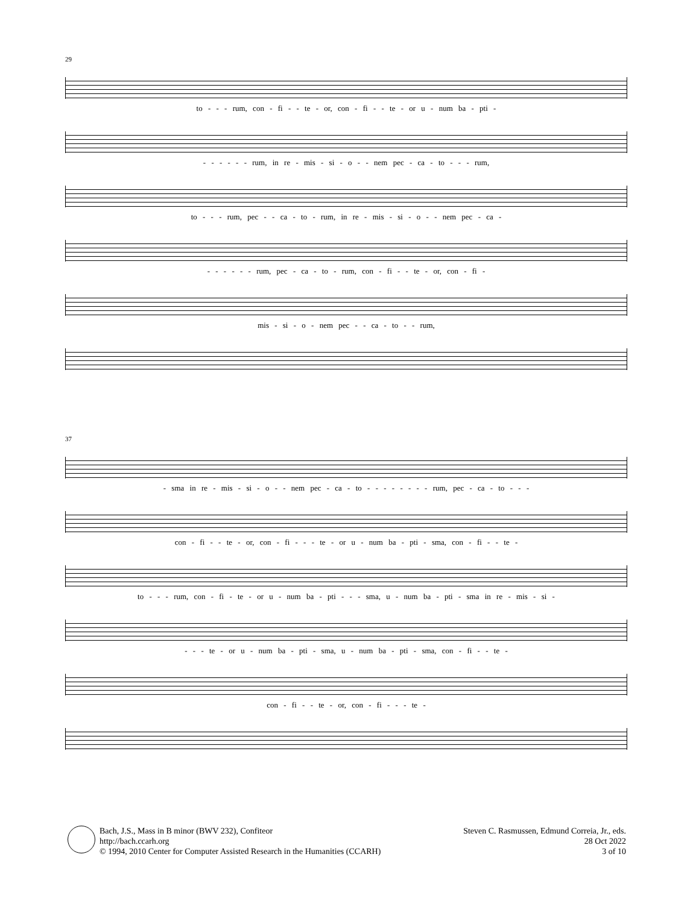29
to - - - rum, con - fi - - te - or, con - fi - - te - or u - num ba - pti -
- - - - - - rum, in re - mis - si - o - - nem pec - ca - to - - - rum,
to - - - rum, pec - - ca - to - rum, in re - mis - si - o - - nem pec - ca -
- - - - - - rum, pec - ca - to - rum, con - fi - - te - or, con - fi -
mis - si - o - nem pec - - ca - to - - rum,
37
- sma in re - mis - si - o - - nem pec - ca - to - - - - - - - - rum, pec - ca - to - - -
con - fi - - te - or, con - fi - - - te - or u - num ba - pti - sma, con - fi - - te -
to - - - rum, con - fi - te - or u - num ba - pti - - - sma, u - num ba - pti - sma in re - mis - si -
- - - te - or u - num ba - pti - sma, u - num ba - pti - sma, con - fi - - te -
con - fi - - te - or, con - fi - - - te -
Bach, J.S., Mass in B minor (BWV 232), Confiteor
http://bach.ccarh.org
© 1994, 2010 Center for Computer Assisted Research in the Humanities (CCARH)
Steven C. Rasmussen, Edmund Correia, Jr., eds.
28 Oct 2022
3 of 10